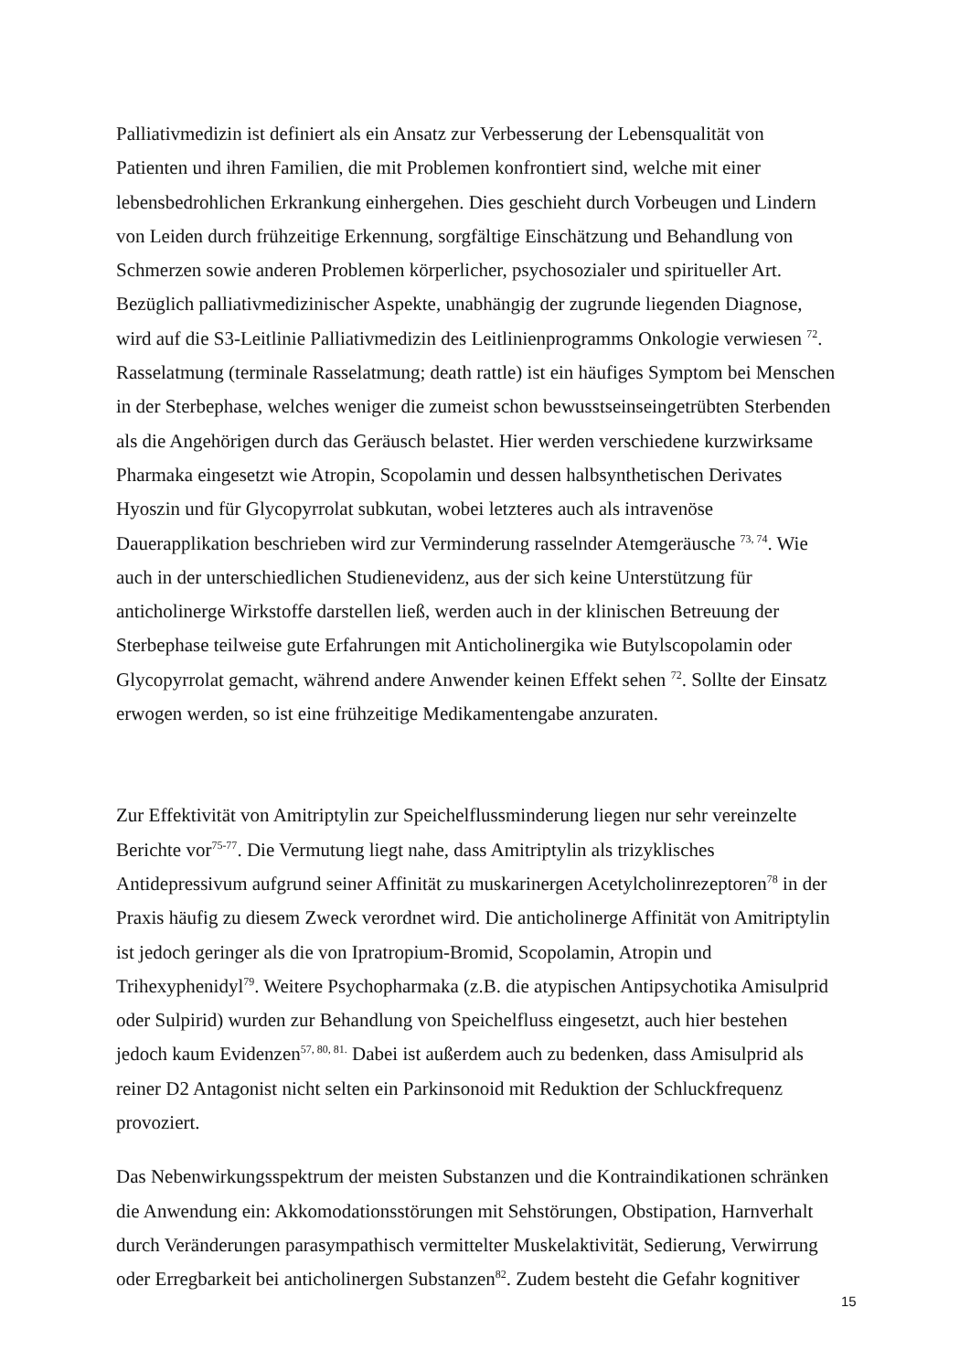Palliativmedizin ist definiert als ein Ansatz zur Verbesserung der Lebensqualität von
Patienten und ihren Familien, die mit Problemen konfrontiert sind, welche mit einer
lebensbedrohlichen Erkrankung einhergehen. Dies geschieht durch Vorbeugen und Lindern
von Leiden durch frühzeitige Erkennung, sorgfältige Einschätzung und Behandlung von
Schmerzen sowie anderen Problemen körperlicher, psychosozialer und spiritueller Art.
Bezüglich palliativmedizinischer Aspekte, unabhängig der zugrunde liegenden Diagnose,
wird auf die S3-Leitlinie Palliativmedizin des Leitlinienprogramms Onkologie verwiesen <sup>72</sup>.
Rasselatmung (terminale Rasselatmung; death rattle) ist ein häufiges Symptom bei Menschen
in der Sterbephase, welches weniger die zumeist schon bewusstseinseingetrübten Sterbenden
als die Angehörigen durch das Geräusch belastet. Hier werden verschiedene kurzwirksame
Pharmaka eingesetzt wie Atropin, Scopolamin und dessen halbsynthetischen Derivates
Hyoszin und für Glycopyrrolat subkutan, wobei letzteres auch als intravenöse
Dauerapplikation beschrieben wird zur Verminderung rasselnder Atemgeräusche <sup>73, 74</sup>. Wie
auch in der unterschiedlichen Studienevidenz, aus der sich keine Unterstützung für
anticholinerge Wirkstoffe darstellen ließ, werden auch in der klinischen Betreuung der
Sterbephase teilweise gute Erfahrungen mit Anticholinergika wie Butylscopolamin oder
Glycopyrrolat gemacht, während andere Anwender keinen Effekt sehen <sup>72</sup>. Sollte der Einsatz
erwogen werden, so ist eine frühzeitige Medikamentengabe anzuraten.
Zur Effektivität von Amitriptylin zur Speichelflussminderung liegen nur sehr vereinzelte
Berichte vor<sup>75-77</sup>. Die Vermutung liegt nahe, dass Amitriptylin als trizyklisches
Antidepressivum aufgrund seiner Affinität zu muskarinergen Acetylcholinrezeptoren<sup>78</sup> in der
Praxis häufig zu diesem Zweck verordnet wird. Die anticholinerge Affinität von Amitriptylin
ist jedoch geringer als die von Ipratropium-Bromid, Scopolamin, Atropin und
Trihexyphenidyl<sup>79</sup>. Weitere Psychopharmaka (z.B. die atypischen Antipsychotika Amisulprid
oder Sulpirid) wurden zur Behandlung von Speichelfluss eingesetzt, auch hier bestehen
jedoch kaum Evidenzen<sup>57, 80, 81.</sup> Dabei ist außerdem auch zu bedenken, dass Amisulprid als
reiner D2 Antagonist nicht selten ein Parkinsonoid mit Reduktion der Schluckfrequenz
provoziert.
Das Nebenwirkungsspektrum der meisten Substanzen und die Kontraindikationen schränken
die Anwendung ein: Akkomodationsstörungen mit Sehstörungen, Obstipation, Harnverhalt
durch Veränderungen parasympathisch vermittelter Muskelaktivität, Sedierung, Verwirrung
oder Erregbarkeit bei anticholinergen Substanzen<sup>82</sup>. Zudem besteht die Gefahr kognitiver
15